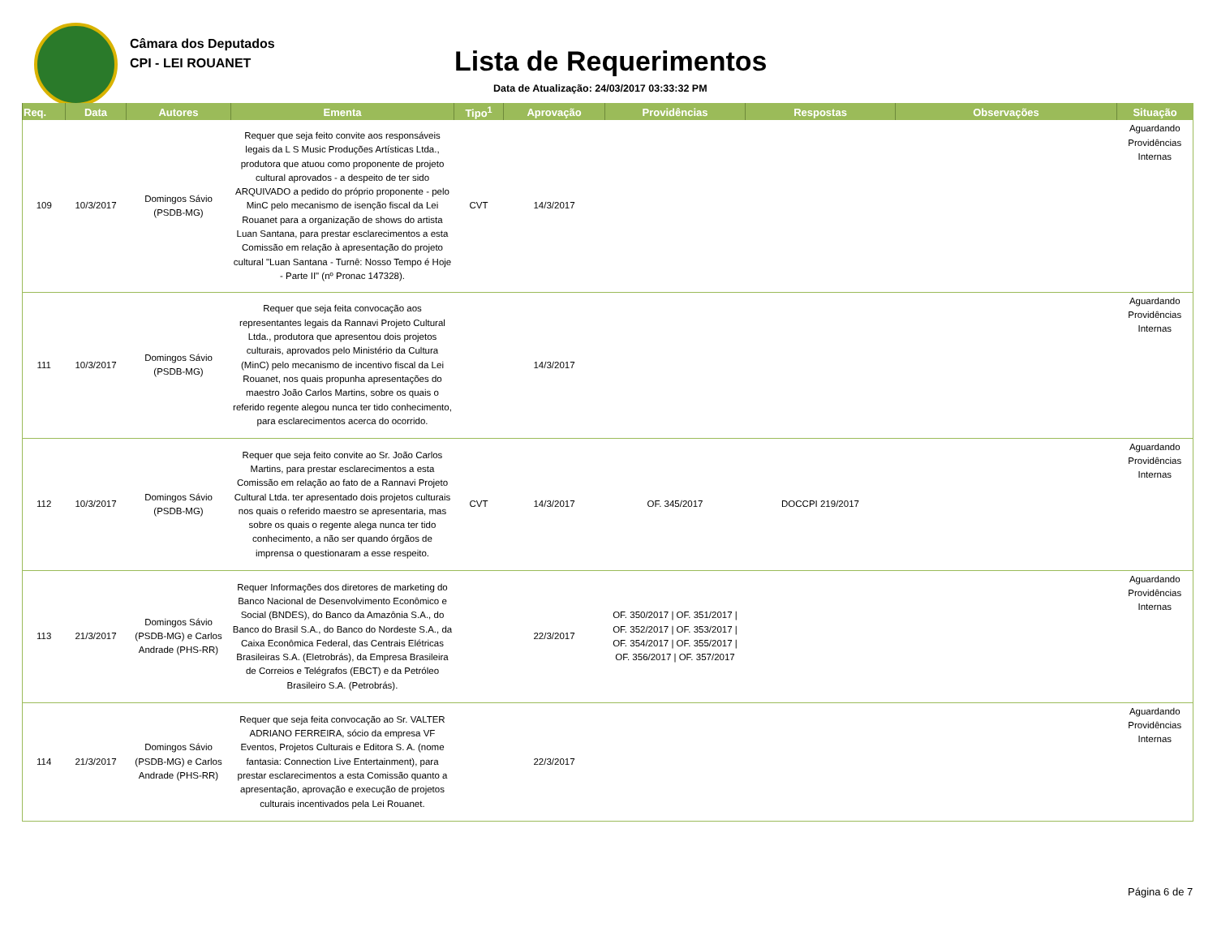Câmara dos Deputados
CPI - LEI ROUANET
Lista de Requerimentos
Data de Atualização: 24/03/2017 03:33:32 PM
| Req. | Data | Autores | Ementa | Tipo<sup>1</sup> | Aprovação | Providências | Respostas | Observações | Situação |
| --- | --- | --- | --- | --- | --- | --- | --- | --- | --- |
| 109 | 10/3/2017 | Domingos Sávio (PSDB-MG) | Requer que seja feito convite aos responsáveis legais da L S Music Produções Artísticas Ltda., produtora que atuou como proponente de projeto cultural aprovados - a despeito de ter sido ARQUIVADO a pedido do próprio proponente - pelo MinC pelo mecanismo de isenção fiscal da Lei Rouanet para a organização de shows do artista Luan Santana, para prestar esclarecimentos a esta Comissão em relação à apresentação do projeto cultural "Luan Santana - Turnê: Nosso Tempo é Hoje - Parte II" (nº Pronac 147328). | CVT | 14/3/2017 | | | | Aguardando Providências Internas |
| 111 | 10/3/2017 | Domingos Sávio (PSDB-MG) | Requer que seja feita convocação aos representantes legais da Rannavi Projeto Cultural Ltda., produtora que apresentou dois projetos culturais, aprovados pelo Ministério da Cultura (MinC) pelo mecanismo de incentivo fiscal da Lei Rouanet, nos quais propunha apresentações do maestro João Carlos Martins, sobre os quais o referido regente alegou nunca ter tido conhecimento, para esclarecimentos acerca do ocorrido. | | 14/3/2017 | | | | Aguardando Providências Internas |
| 112 | 10/3/2017 | Domingos Sávio (PSDB-MG) | Requer que seja feito convite ao Sr. João Carlos Martins, para prestar esclarecimentos a esta Comissão em relação ao fato de a Rannavi Projeto Cultural Ltda. ter apresentado dois projetos culturais nos quais o referido maestro se apresentaria, mas sobre os quais o regente alega nunca ter tido conhecimento, a não ser quando órgãos de imprensa o questionaram a esse respeito. | CVT | 14/3/2017 | OF. 345/2017 | DOCCPI 219/2017 | | Aguardando Providências Internas |
| 113 | 21/3/2017 | Domingos Sávio (PSDB-MG) e Carlos Andrade (PHS-RR) | Requer Informações dos diretores de marketing do Banco Nacional de Desenvolvimento Econômico e Social (BNDES), do Banco da Amazônia S.A., do Banco do Brasil S.A., do Banco do Nordeste S.A., da Caixa Econômica Federal, das Centrais Elétricas Brasileiras S.A. (Eletrobrás), da Empresa Brasileira de Correios e Telégrafos (EBCT) e da Petróleo Brasileiro S.A. (Petrobrás). | | 22/3/2017 | OF. 350/2017 / OF. 351/2017 / OF. 352/2017 / OF. 353/2017 / OF. 354/2017 / OF. 355/2017 / OF. 356/2017 / OF. 357/2017 | | | Aguardando Providências Internas |
| 114 | 21/3/2017 | Domingos Sávio (PSDB-MG) e Carlos Andrade (PHS-RR) | Requer que seja feita convocação ao Sr. VALTER ADRIANO FERREIRA, sócio da empresa VF Eventos, Projetos Culturais e Editora S. A. (nome fantasia: Connection Live Entertainment), para prestar esclarecimentos a esta Comissão quanto a apresentação, aprovação e execução de projetos culturais incentivados pela Lei Rouanet. | | 22/3/2017 | | | | Aguardando Providências Internas |
Página 6 de 7